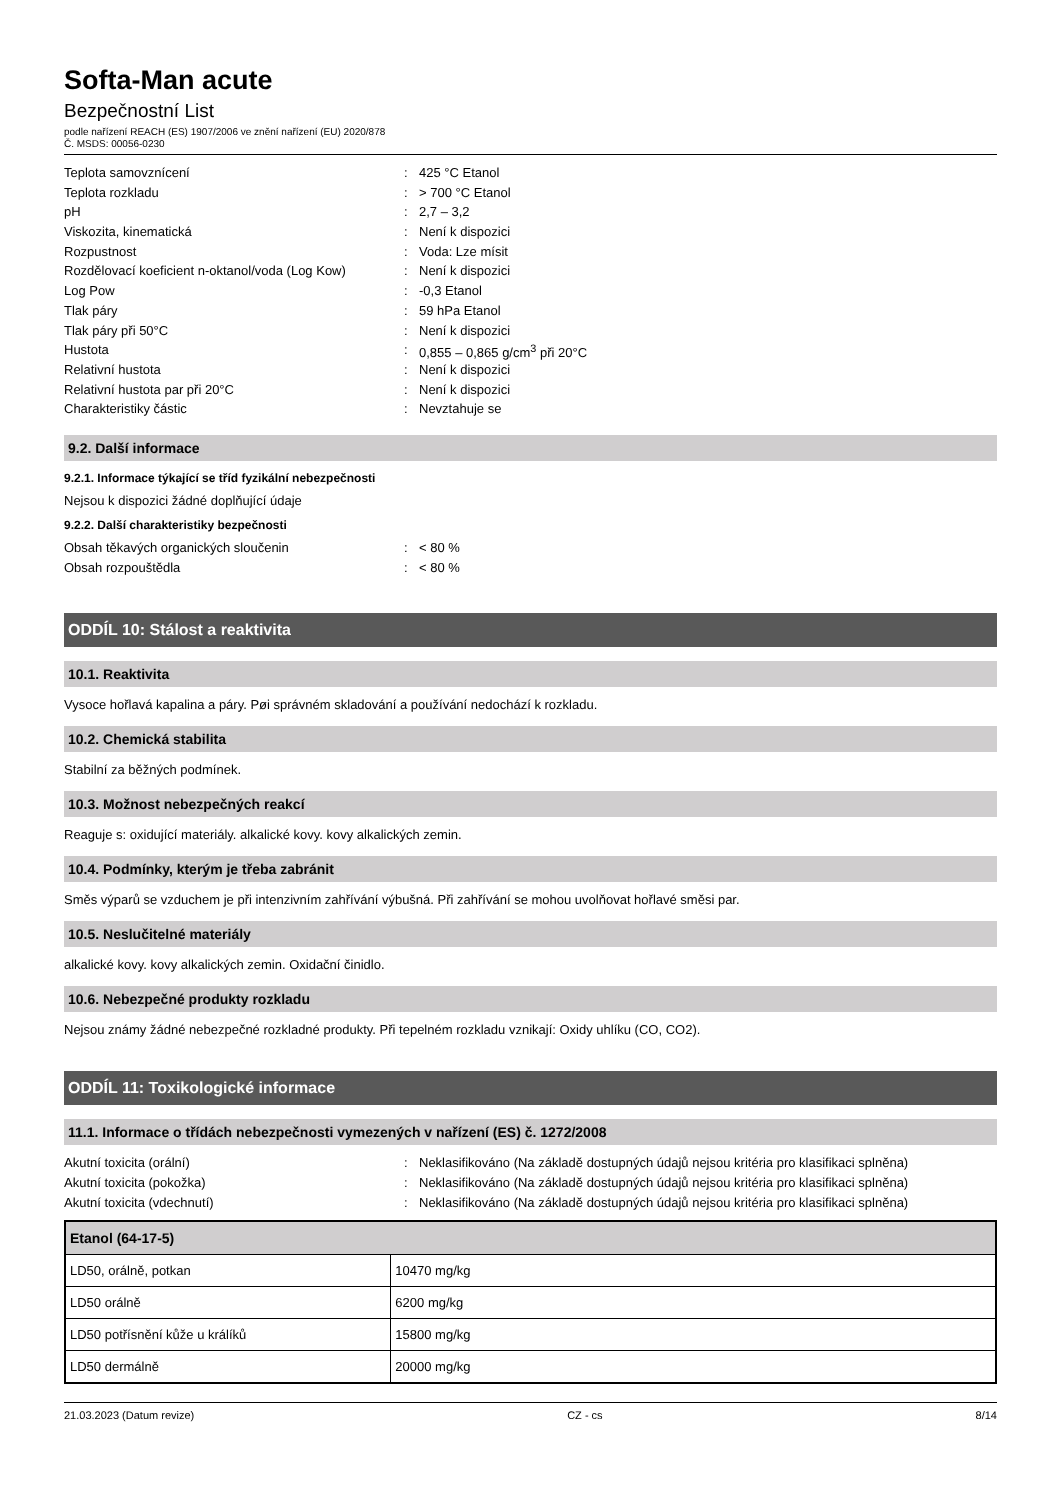Softa-Man acute
Bezpečnostní List
podle nařízení REACH (ES) 1907/2006 ve znění nařízení (EU) 2020/878
Č. MSDS: 00056-0230
| Teplota samovznícení | : | 425 °C Etanol |
| Teplota rozkladu | : | > 700 °C Etanol |
| pH | : | 2,7 – 3,2 |
| Viskozita, kinematická | : | Není k dispozici |
| Rozpustnost | : | Voda: Lze mísit |
| Rozdělovací koeficient n-oktanol/voda (Log Kow) | : | Není k dispozici |
| Log Pow | : | -0,3 Etanol |
| Tlak páry | : | 59 hPa Etanol |
| Tlak páry při 50°C | : | Není k dispozici |
| Hustota | : | 0,855 – 0,865 g/cm<sup>3</sup> při 20°C |
| Relativní hustota | : | Není k dispozici |
| Relativní hustota par při 20°C | : | Není k dispozici |
| Charakteristiky částic | : | Nevztahuje se |
9.2. Další informace
9.2.1. Informace týkající se tříd fyzikální nebezpečnosti
Nejsou k dispozici žádné doplňující údaje
9.2.2. Další charakteristiky bezpečnosti
| Obsah těkavých organických sloučenin | : | < 80 % |
| Obsah rozpouštědla | : | < 80 % |
ODDÍL 10: Stálost a reaktivita
10.1. Reaktivita
Vysoce hořlavá kapalina a páry. Pøi správném skladování a používání nedochází k rozkladu.
10.2. Chemická stabilita
Stabilní za běžných podmínek.
10.3. Možnost nebezpečných reakcí
Reaguje s: oxidující materiály. alkalické kovy. kovy alkalických zemin.
10.4. Podmínky, kterým je třeba zabránit
Směs výparů se vzduchem je při intenzivním zahřívání výbušná. Při zahřívání se mohou uvolňovat hořlavé směsi par.
10.5. Neslučitelné materiály
alkalické kovy. kovy alkalických zemin. Oxidační činidlo.
10.6. Nebezpečné produkty rozkladu
Nejsou známy žádné nebezpečné rozkladné produkty. Při tepelném rozkladu vznikají: Oxidy uhlíku (CO, CO2).
ODDÍL 11: Toxikologické informace
11.1. Informace o třídách nebezpečnosti vymezených v nařízení (ES) č. 1272/2008
| Akutní toxicita (orální) | : | Neklasifikováno (Na základě dostupných údajů nejsou kritéria pro klasifikaci splněna) |
| Akutní toxicita (pokožka) | : | Neklasifikováno (Na základě dostupných údajů nejsou kritéria pro klasifikaci splněna) |
| Akutní toxicita (vdechnutí) | : | Neklasifikováno (Na základě dostupných údajů nejsou kritéria pro klasifikaci splněna) |
| Etanol (64-17-5) | |
| --- | --- |
| LD50, orálně, potkan | 10470 mg/kg |
| LD50 orálně | 6200 mg/kg |
| LD50 potřísnění kůže u králíků | 15800 mg/kg |
| LD50 dermálně | 20000 mg/kg |
21.03.2023 (Datum revize) CZ - cs 8/14